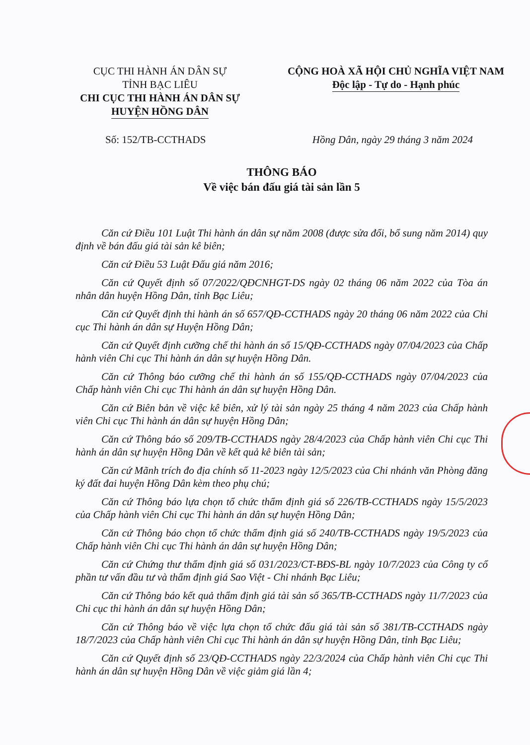CỤC THI HÀNH ÁN DÂN SỰ
TỈNH BẠC LIÊU
CHI CỤC THI HÀNH ÁN DÂN SỰ
HUYỆN HỒNG DÂN
CỘNG HOÀ XÃ HỘI CHỦ NGHĨA VIỆT NAM
Độc lập - Tự do - Hạnh phúc
Số: 152/TB-CCTHADS Hồng Dân, ngày 29 tháng 3 năm 2024
THÔNG BÁO
Về việc bán đấu giá tài sản lần 5
Căn cứ Điều 101 Luật Thi hành án dân sự năm 2008 (được sửa đổi, bổ sung năm 2014) quy định về bán đấu giá tài sản kê biên;
Căn cứ Điều 53 Luật Đấu giá năm 2016;
Căn cứ Quyết định số 07/2022/QĐCNHGT-DS ngày 02 tháng 06 năm 2022 của Tòa án nhân dân huyện Hồng Dân, tỉnh Bạc Liêu;
Căn cứ Quyết định thi hành án số 657/QĐ-CCTHADS ngày 20 tháng 06 năm 2022 của Chi cục Thi hành án dân sự Huyện Hồng Dân;
Căn cứ Quyết định cưỡng chế thi hành án số 15/QĐ-CCTHADS ngày 07/04/2023 của Chấp hành viên Chi cục Thi hành án dân sự huyện Hồng Dân.
Căn cứ Thông báo cưỡng chế thi hành án số 155/QĐ-CCTHADS ngày 07/04/2023 của Chấp hành viên Chi cục Thi hành án dân sự huyện Hồng Dân.
Căn cứ Biên bản về việc kê biên, xử lý tài sản ngày 25 tháng 4 năm 2023 của Chấp hành viên Chi cục Thi hành án dân sự huyện Hồng Dân;
Căn cứ Thông báo số 209/TB-CCTHADS ngày 28/4/2023 của Chấp hành viên Chi cục Thi hành án dân sự huyện Hồng Dân về kết quả kê biên tài sản;
Căn cứ Mãnh trích đo địa chính số 11-2023 ngày 12/5/2023 của Chi nhánh văn Phòng đăng ký đất đai huyện Hồng Dân kèm theo phụ chú;
Căn cứ Thông báo lựa chọn tổ chức thẩm định giá số 226/TB-CCTHADS ngày 15/5/2023 của Chấp hành viên Chi cục Thi hành án dân sự huyện Hồng Dân;
Căn cứ Thông báo chọn tổ chức thẩm định giá số 240/TB-CCTHADS ngày 19/5/2023 của Chấp hành viên Chi cục Thi hành án dân sự huyện Hồng Dân;
Căn cứ Chứng thư thẩm định giá số 031/2023/CT-BĐS-BL ngày 10/7/2023 của Công ty cổ phần tư vấn đầu tư và thẩm định giá Sao Việt - Chi nhánh Bạc Liêu;
Căn cứ Thông báo kết quả thẩm định giá tài sản số 365/TB-CCTHADS ngày 11/7/2023 của Chi cục thi hành án dân sự huyện Hồng Dân;
Căn cứ Thông báo về việc lựa chọn tổ chức đấu giá tài sản số 381/TB-CCTHADS ngày 18/7/2023 của Chấp hành viên Chi cục Thi hành án dân sự huyện Hồng Dân, tỉnh Bạc Liêu;
Căn cứ Quyết định số 23/QĐ-CCTHADS ngày 22/3/2024 của Chấp hành viên Chi cục Thi hành án dân sự huyện Hồng Dân về việc giảm giá lần 4;